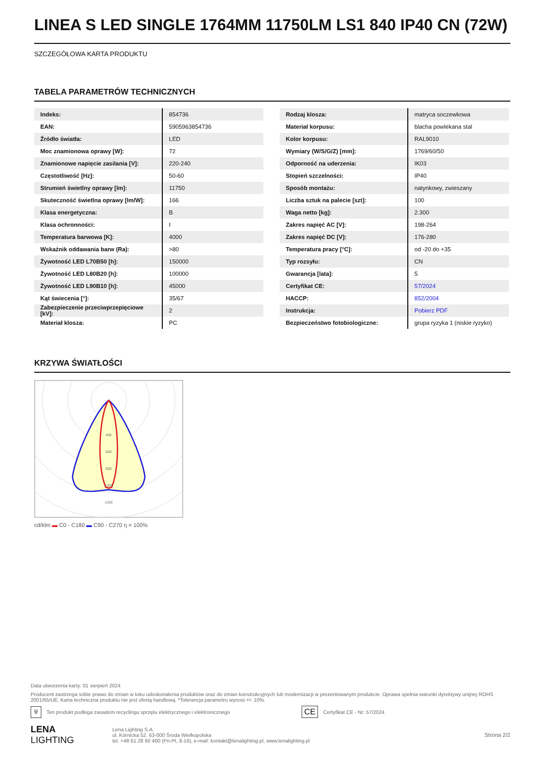LINEA S LED SINGLE 1764MM 11750LM LS1 840 IP40 CN (72W)
SZCZEGÓŁOWA KARTA PRODUKTU
TABELA PARAMETRÓW TECHNICZNYCH
| Indeks: | 854736 |
| EAN: | 5905963854736 |
| Źródło światła: | LED |
| Moc znamionowa oprawy [W]: | 72 |
| Znamionowe napięcie zasilania [V]: | 220-240 |
| Częstotliwość [Hz]: | 50-60 |
| Strumień świetlny oprawy [lm]: | 11750 |
| Skuteczność świetlna oprawy [lm/W]: | 166 |
| Klasa energetyczna: | B |
| Klasa ochronności: | I |
| Temperatura barwowa [K]: | 4000 |
| Wskaźnik oddawania barw (Ra): | >80 |
| Żywotność LED L70B50 [h]: | 150000 |
| Żywotność LED L80B20 [h]: | 100000 |
| Żywotność LED L90B10 [h]: | 45000 |
| Kąt świecenia [°]: | 35/67 |
| Zabezpieczenie przeciwprzepięciowe [kV]: | 2 |
| Materiał klosza: | PC |
| Rodzaj klosza: | matryca soczewkowa |
| Materiał korpusu: | blacha powlekana stal |
| Kolor korpusu: | RAL9010 |
| Wymiary (W/S/G/Z) [mm]: | 1769/60/50 |
| Odporność na uderzenia: | IK03 |
| Stopień szczelności: | IP40 |
| Sposób montażu: | natynkowy, zwieszany |
| Liczba sztuk na palecie [szt]: | 100 |
| Waga netto [kg]: | 2.300 |
| Zakres napięć AC [V]: | 198-264 |
| Zakres napięć DC [V]: | 176-280 |
| Temperatura pracy [°C]: | od -20 do +35 |
| Typ rozsyłu: | CN |
| Gwarancja [lata]: | 5 |
| Certyfikat CE: | 57/2024 |
| HACCP: | 852/2004 |
| Instrukcja: | Pobierz PDF |
| Bezpieczeństwo fotobiologiczne: | grupa ryzyka 1 (niskie ryzyko) |
KRZYWA ŚWIATŁOŚCI
400
600
800
1000
1200
cd/klm ▬ C0 - C180 ▬ C90 - C270 η = 100%
Data utworzenia karty: 01 sierpień 2024
Producent zastrzega sobie prawo do zmian w toku udoskonalenia produktów oraz do zmian konstrukcyjnych lub modernizacji w prezentowanym produkcie. Oprawa spełnia warunki dyrektywy unijnej ROHS 2001/65/UE. Karta techniczna produktu nie jest ofertą handlową. *Tolerancja parametru wynosi +/- 10%.
🗑 Ten produkt podlega zasadom recyclingu sprzętu elektrycznego i elektronicznego CE Certyfikat CE - Nr: 57/2024
LENA
LIGHTING
Lena Lighting S.A.
ul. Kórnicka 52, 63-000 Środa Wielkopolska
tel. +48 61 28 60 400 (Pn-Pt, 8-16), e-mail: kontakt@lenalighting.pl, www.lenalighting.pl
Strona 2/2